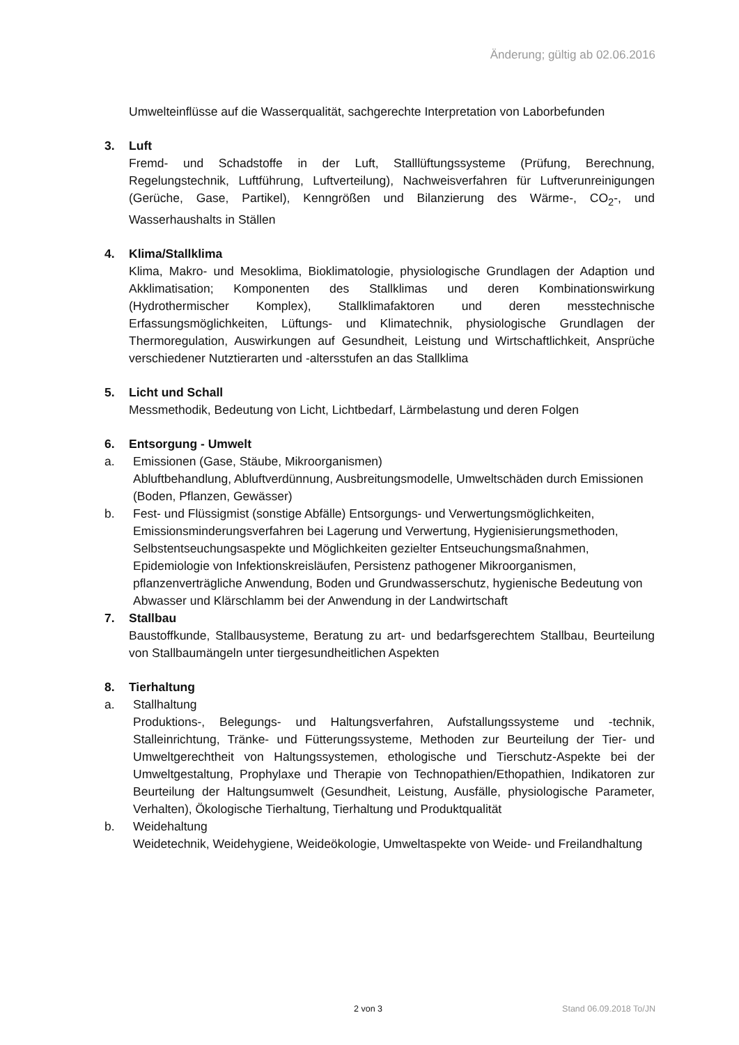Änderung; gültig ab 02.06.2016
Umwelteinflüsse auf die Wasserqualität, sachgerechte Interpretation von Laborbefunden
3. Luft
Fremd- und Schadstoffe in der Luft, Stalllüftungssysteme (Prüfung, Berechnung, Regelungstechnik, Luftführung, Luftverteilung), Nachweisverfahren für Luftverunreinigungen (Gerüche, Gase, Partikel), Kenngrößen und Bilanzierung des Wärme-, CO<sub>2</sub>-, und Wasserhaushalts in Ställen
4. Klima/Stallklima
Klima, Makro- und Mesoklima, Bioklimatologie, physiologische Grundlagen der Adaption und Akklimatisation; Komponenten des Stallklimas und deren Kombinationswirkung (Hydrothermischer Komplex), Stallklimafaktoren und deren messtechnische Erfassungsmöglichkeiten, Lüftungs- und Klimatechnik, physiologische Grundlagen der Thermoregulation, Auswirkungen auf Gesundheit, Leistung und Wirtschaftlichkeit, Ansprüche verschiedener Nutztierarten und -altersstufen an das Stallklima
5. Licht und Schall
Messmethodik, Bedeutung von Licht, Lichtbedarf, Lärmbelastung und deren Folgen
6. Entsorgung - Umwelt
a. Emissionen (Gase, Stäube, Mikroorganismen)
Abluftbehandlung, Abluftverdünnung, Ausbreitungsmodelle, Umweltschäden durch Emissionen (Boden, Pflanzen, Gewässer)
b. Fest- und Flüssigmist (sonstige Abfälle) Entsorgungs- und Verwertungsmöglichkeiten, Emissionsminderungsverfahren bei Lagerung und Verwertung, Hygienisierungsmethoden, Selbstentseuchungsaspekte und Möglichkeiten gezielter Entseuchungsmaßnahmen, Epidemiologie von Infektionskreisläufen, Persistenz pathogener Mikroorganismen, pflanzenverträgliche Anwendung, Boden und Grundwasserschutz, hygienische Bedeutung von Abwasser und Klärschlamm bei der Anwendung in der Landwirtschaft
7. Stallbau
Baustoffkunde, Stallbausysteme, Beratung zu art- und bedarfsgerechtem Stallbau, Beurteilung von Stallbaumängeln unter tiergesundheitlichen Aspekten
8. Tierhaltung
a. Stallhaltung
Produktions-, Belegungs- und Haltungsverfahren, Aufstallungssysteme und -technik, Stalleinrichtung, Tränke- und Fütterungssysteme, Methoden zur Beurteilung der Tier- und Umweltgerechtheit von Haltungssystemen, ethologische und Tierschutz-Aspekte bei der Umweltgestaltung, Prophylaxe und Therapie von Technopathien/Ethopathien, Indikatoren zur Beurteilung der Haltungsumwelt (Gesundheit, Leistung, Ausfälle, physiologische Parameter, Verhalten), Ökologische Tierhaltung, Tierhaltung und Produktqualität
b. Weidehaltung
Weidetechnik, Weidehygiene, Weideökologie, Umweltaspekte von Weide- und Freilandhaltung
2 von 3 Stand 06.09.2018 To/JN